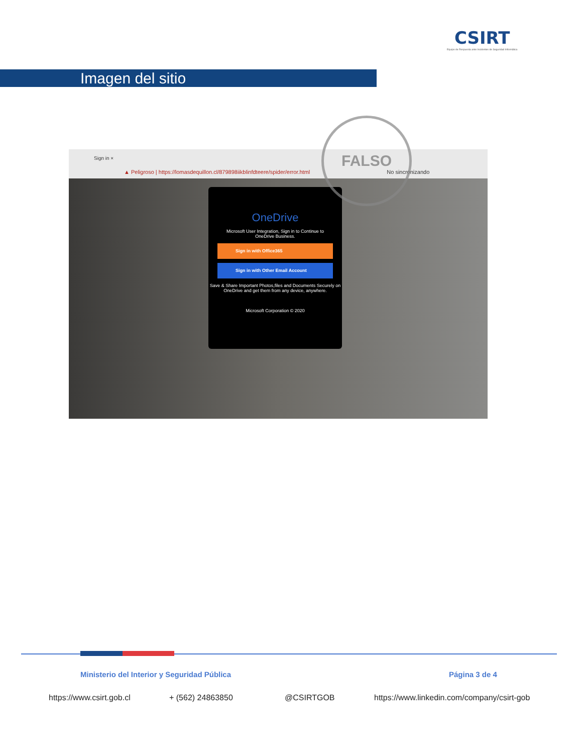CSIRT
Equipo de Respuesta ante Incidentes de Seguridad Informática
Imagen del sitio
Sign in ×
▲ Peligroso | https://lomasdequillon.cl/879898iikblinfdteere/spider/error.html No sincronizando
OneDrive
Microsoft User Integration, Sign in to Continue to
OneDrive Business.
Sign in with Office365
Sign in with Other Email Account
Save & Share Important Photos,files and Documents Securely on OneDrive and get them from any device, anywhere.
Microsoft Corporation © 2020
FALSO
Ministerio del Interior y Seguridad Pública
Página 3 de 4
https://www.csirt.gob.cl + (562) 24863850 @CSIRTGOB
https://www.linkedin.com/company/csirt-gob